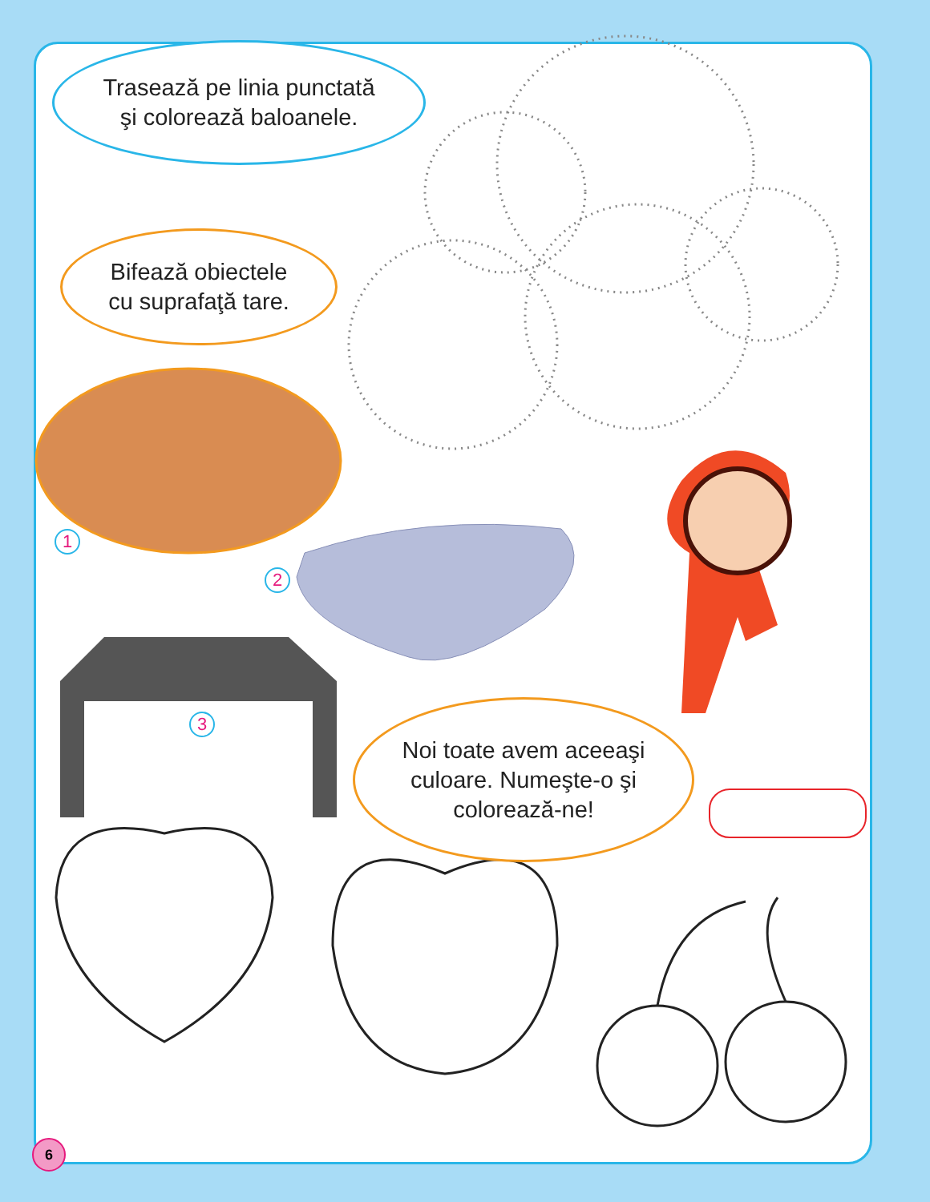Trasează pe linia punctată
şi colorează baloanele.
Bifează obiectele
cu suprafaţă tare.
Noi toate avem aceeaşi
culoare. Numeşte-o şi
colorează-ne!
1
2
3
6